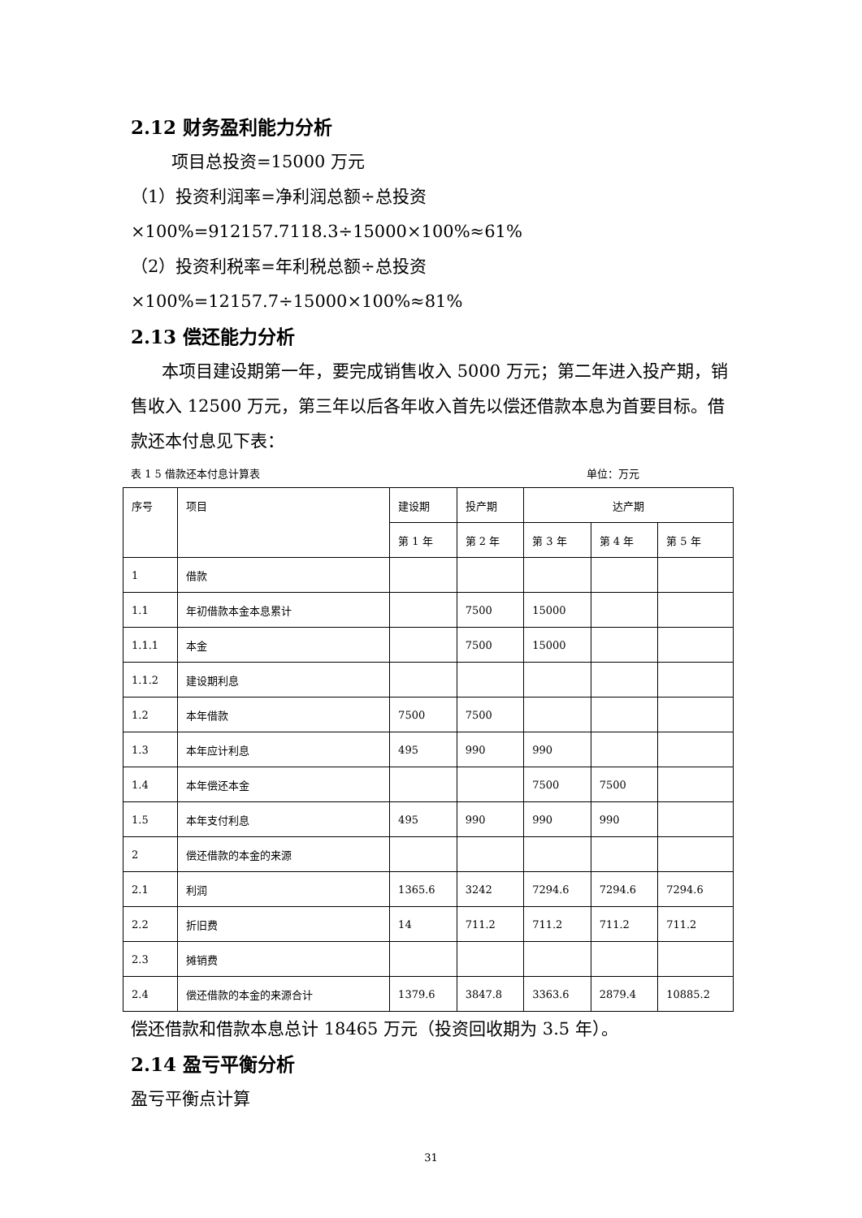2.12 财务盈利能力分析
项目总投资=15000 万元
（1）投资利润率=净利润总额÷总投资×100%=912157.7118.3÷15000×100%≈61%
（2）投资利税率=年利税总额÷总投资×100%=12157.7÷15000×100%≈81%
2.13 偿还能力分析
本项目建设期第一年，要完成销售收入 5000 万元；第二年进入投产期，销售收入 12500 万元，第三年以后各年收入首先以偿还借款本息为首要目标。借款还本付息见下表：
表 1 5 借款还本付息计算表 单位：万元
| 序号 | 项目 | 建设期 | 投产期 | 达产期 | | |
| | | 第 1 年 | 第 2 年 | 第 3 年 | 第 4 年 | 第 5 年 |
| 1 | 借款 | | | | | |
| 1.1 | 年初借款本金本息累计 | | 7500 | 15000 | | |
| 1.1.1 | 本金 | | 7500 | 15000 | | |
| 1.1.2 | 建设期利息 | | | | | |
| 1.2 | 本年借款 | 7500 | 7500 | | | |
| 1.3 | 本年应计利息 | 495 | 990 | 990 | | |
| 1.4 | 本年偿还本金 | | | 7500 | 7500 | |
| 1.5 | 本年支付利息 | 495 | 990 | 990 | 990 | |
| 2 | 偿还借款的本金的来源 | | | | | |
| 2.1 | 利润 | 1365.6 | 3242 | 7294.6 | 7294.6 | 7294.6 |
| 2.2 | 折旧费 | 14 | 711.2 | 711.2 | 711.2 | 711.2 |
| 2.3 | 摊销费 | | | | | |
| 2.4 | 偿还借款的本金的来源合计 | 1379.6 | 3847.8 | 3363.6 | 2879.4 | 10885.2 |
偿还借款和借款本息总计 18465 万元（投资回收期为 3.5 年）。
2.14 盈亏平衡分析
盈亏平衡点计算
31